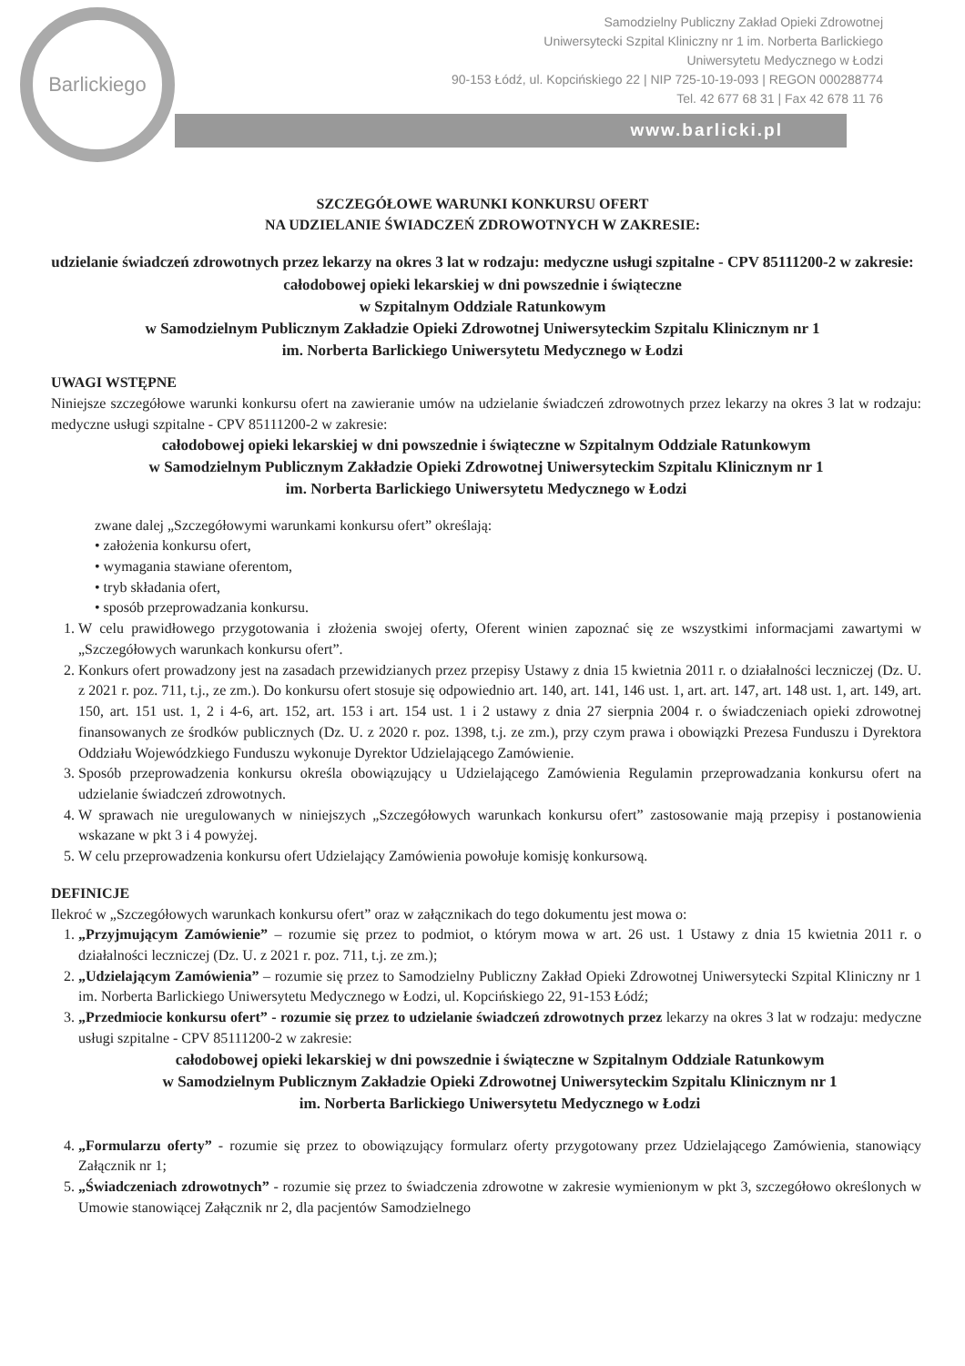Barlickiego
Samodzielny Publiczny Zakład Opieki Zdrowotnej
Uniwersytecki Szpital Kliniczny nr 1 im. Norberta Barlickiego
Uniwersytetu Medycznego w Łodzi
90-153 Łódź, ul. Kopcińskiego 22 | NIP 725-10-19-093 | REGON 000288774
Tel. 42 677 68 31 | Fax 42 678 11 76
www.barlicki.pl
SZCZEGÓŁOWE WARUNKI KONKURSU OFERT
NA UDZIELANIE ŚWIADCZEŃ ZDROWOTNYCH W ZAKRESIE:
udzielanie świadczeń zdrowotnych przez lekarzy na okres 3 lat w rodzaju: medyczne usługi szpitalne - CPV 85111200-2 w zakresie:
całodobowej opieki lekarskiej w dni powszednie i świąteczne
w Szpitalnym Oddziale Ratunkowym
w Samodzielnym Publicznym Zakładzie Opieki Zdrowotnej Uniwersyteckim Szpitalu Klinicznym nr 1
im. Norberta Barlickiego Uniwersytetu Medycznego w Łodzi
UWAGI WSTĘPNE
Niniejsze szczegółowe warunki konkursu ofert na zawieranie umów na udzielanie świadczeń zdrowotnych przez lekarzy na okres 3 lat w rodzaju: medyczne usługi szpitalne - CPV 85111200-2 w zakresie:
całodobowej opieki lekarskiej w dni powszednie i świąteczne w Szpitalnym Oddziale Ratunkowym
w Samodzielnym Publicznym Zakładzie Opieki Zdrowotnej Uniwersyteckim Szpitalu Klinicznym nr 1
im. Norberta Barlickiego Uniwersytetu Medycznego w Łodzi
zwane dalej „Szczegółowymi warunkami konkursu ofert” określają:
• założenia konkursu ofert,
• wymagania stawiane oferentom,
• tryb składania ofert,
• sposób przeprowadzania konkursu.
1. W celu prawidłowego przygotowania i złożenia swojej oferty, Oferent winien zapoznać się ze wszystkimi informacjami zawartymi w „Szczegółowych warunkach konkursu ofert”.
2. Konkurs ofert prowadzony jest na zasadach przewidzianych przez przepisy Ustawy z dnia 15 kwietnia 2011 r. o działalności leczniczej (Dz. U. z 2021 r. poz. 711, t.j., ze zm.). Do konkursu ofert stosuje się odpowiednio art. 140, art. 141, 146 ust. 1, art. art. 147, art. 148 ust. 1, art. 149, art. 150, art. 151 ust. 1, 2 i 4-6, art. 152, art. 153 i art. 154 ust. 1 i 2 ustawy z dnia 27 sierpnia 2004 r. o świadczeniach opieki zdrowotnej finansowanych ze środków publicznych (Dz. U. z 2020 r. poz. 1398, t.j. ze zm.), przy czym prawa i obowiązki Prezesa Funduszu i Dyrektora Oddziału Wojewódzkiego Funduszu wykonuje Dyrektor Udzielającego Zamówienie.
3. Sposób przeprowadzenia konkursu określa obowiązujący u Udzielającego Zamówienia Regulamin przeprowadzania konkursu ofert na udzielanie świadczeń zdrowotnych.
4. W sprawach nie uregulowanych w niniejszych „Szczegółowych warunkach konkursu ofert” zastosowanie mają przepisy i postanowienia wskazane w pkt 3 i 4 powyżej.
5. W celu przeprowadzenia konkursu ofert Udzielający Zamówienia powołuje komisję konkursową.
DEFINICJE
Ilekroć w „Szczegółowych warunkach konkursu ofert” oraz w załącznikach do tego dokumentu jest mowa o:
1. „Przyjmującym Zamówienie” – rozumie się przez to podmiot, o którym mowa w art. 26 ust. 1 Ustawy z dnia 15 kwietnia 2011 r. o działalności leczniczej (Dz. U. z 2021 r. poz. 711, t.j. ze zm.);
2. „Udzielającym Zamówienia” – rozumie się przez to Samodzielny Publiczny Zakład Opieki Zdrowotnej Uniwersytecki Szpital Kliniczny nr 1 im. Norberta Barlickiego Uniwersytetu Medycznego w Łodzi, ul. Kopcińskiego 22, 91-153 Łódź;
3. „Przedmiocie konkursu ofert” - rozumie się przez to udzielanie świadczeń zdrowotnych przez lekarzy na okres 3 lat w rodzaju: medyczne usługi szpitalne - CPV 85111200-2 w zakresie:
całodobowej opieki lekarskiej w dni powszednie i świąteczne w Szpitalnym Oddziale Ratunkowym
w Samodzielnym Publicznym Zakładzie Opieki Zdrowotnej Uniwersyteckim Szpitalu Klinicznym nr 1
im. Norberta Barlickiego Uniwersytetu Medycznego w Łodzi
4. „Formularzu oferty” - rozumie się przez to obowiązujący formularz oferty przygotowany przez Udzielającego Zamówienia, stanowiący Załącznik nr 1;
5. „Świadczeniach zdrowotnych” - rozumie się przez to świadczenia zdrowotne w zakresie wymienionym w pkt 3, szczegółowo określonych w Umowie stanowiącej Załącznik nr 2, dla pacjentów Samodzielnego